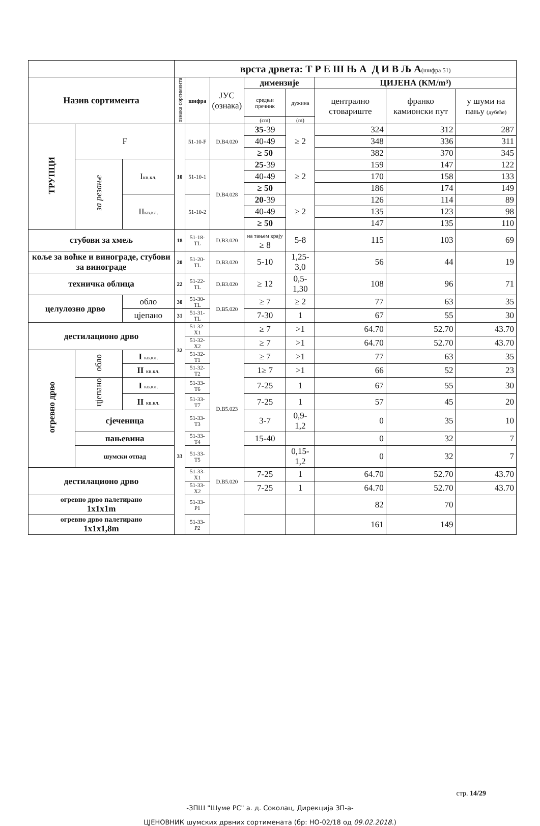| | | | врста дрвета: Т Р Е Ш Њ А Д И В Љ А (шифра 51) | | | | | | | |
| Назив сортимента | | | ознака сортимента | шифра | ЈУС (ознака) | димензије | | ЦИЈЕНА (КМ/m³) | | |
| | | | | | | средњи пречник | дужина | централно стовариште | франко камионски пут | у шуми на пању (дубеће) |
| | | | | | | (cm) | (m) | | | |
| ТРУПЦИ | F | | 10 | 51-10-F | D.B4.020 | 35 -39 | ≥ 2 | 324 | 312 | 287 |
| | | | | | | 40-49 | | 348 | 336 | 311 |
| | | | | | | ≥ 50 | | 382 | 370 | 345 |
| | за резање | I кв.кл. | | 51-10-1 | D.B4.028 | 25 -39 | ≥ 2 | 159 | 147 | 122 |
| | | | | | | 40-49 | | 170 | 158 | 133 |
| | | | | | | ≥ 50 | | 186 | 174 | 149 |
| | | II кв.кл. | | 51-10-2 | | 20 -39 | ≥ 2 | 126 | 114 | 89 |
| | | | | | | 40-49 | | 135 | 123 | 98 |
| | | | | | | ≥ 50 | | 147 | 135 | 110 |
| стубови за хмељ | | | 18 | 51-18-TL | D.B3.020 | на тањем крају ≥ 8 | 5-8 | 115 | 103 | 69 |
| коље за воћке и винограде, стубови за винограде | | | 20 | 51-20-TL | D.B3.020 | 5-10 | 1,25-3,0 | 56 | 44 | 19 |
| техничка облица | | | 22 | 51-22-TL | D.B3.020 | ≥ 12 | 0,5-1,30 | 108 | 96 | 71 |
| целулозно дрво | | обло | 30 | 51-30-TL | D.B5.020 | ≥ 7 | ≥ 2 | 77 | 63 | 35 |
| | | цјепано | 31 | 51-31-TL | | 7-30 | 1 | 67 | 55 | 30 |
| дестилационо дрво | | | 32 | 51-32-X1 | | ≥ 7 | >1 | 64.70 | 52.70 | 43.70 |
| | | | | 51-32-X2 | | ≥ 7 | >1 | 64.70 | 52.70 | 43.70 |
| огревно дрво | обло | I кв.кл. | | 51-32-T1 | D.B5.023 | ≥ 7 | >1 | 77 | 63 | 35 |
| | | II кв.кл. | | 51-32-T2 | | 1≥ 7 | >1 | 66 | 52 | 23 |
| | цјепано | I кв.кл. | 33 | 51-33-T6 | | 7-25 | 1 | 67 | 55 | 30 |
| | | II кв.кл. | | 51-33-T7 | | 7-25 | 1 | 57 | 45 | 20 |
| | сјеченица | | | 51-33-T3 | | 3-7 | 0,9-1,2 | 0 | 35 | 10 |
| | пањевина | | | 51-33-T4 | | 15-40 | | 0 | 32 | 7 |
| | шумски отпад | | | 51-33-T5 | | | 0,15-1,2 | 0 | 32 | 7 |
| дестилационо дрво | | | | 51-33-X1 | D.B5.020 | 7-25 | 1 | 64.70 | 52.70 | 43.70 |
| | | | | 51-33-X2 | | 7-25 | 1 | 64.70 | 52.70 | 43.70 |
| огревно дрво палетирано 1x1x1m | | | | 51-33-P1 | | | | 82 | 70 | |
| огревно дрво палетирано 1x1x1,8m | | | | 51-33-P2 | | | | 161 | 149 | |
стр. 14/29
-ЗПШ "Шуме РС" а. д. Соколац, Дирекција ЗП-а-
ЦЈЕНОВНИК шумских дрвних сортимената (бр: НО-02/18 од 09.02.2018.)